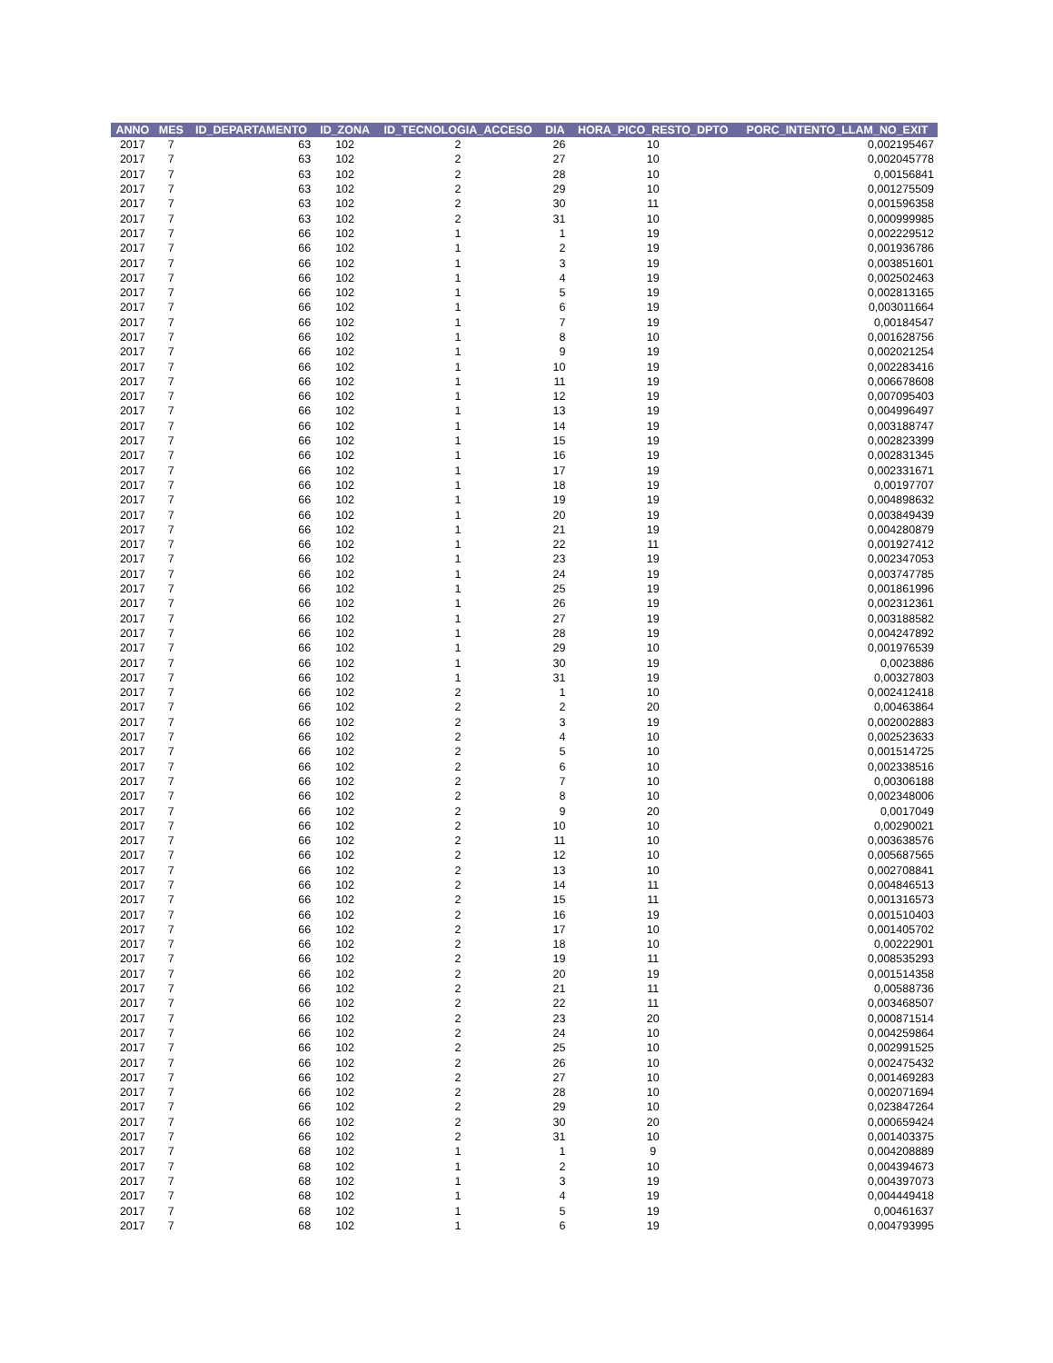| ANNO | MES | ID_DEPARTAMENTO | ID_ZONA | ID_TECNOLOGIA_ACCESO | DIA | HORA_PICO_RESTO_DPTO | PORC_INTENTO_LLAM_NO_EXIT |
| --- | --- | --- | --- | --- | --- | --- | --- |
| 2017 | 7 | 63 | 102 | 2 | 26 | 10 | 0,002195467 |
| 2017 | 7 | 63 | 102 | 2 | 27 | 10 | 0,002045778 |
| 2017 | 7 | 63 | 102 | 2 | 28 | 10 | 0,00156841 |
| 2017 | 7 | 63 | 102 | 2 | 29 | 10 | 0,001275509 |
| 2017 | 7 | 63 | 102 | 2 | 30 | 11 | 0,001596358 |
| 2017 | 7 | 63 | 102 | 2 | 31 | 10 | 0,000999985 |
| 2017 | 7 | 66 | 102 | 1 | 1 | 19 | 0,002229512 |
| 2017 | 7 | 66 | 102 | 1 | 2 | 19 | 0,001936786 |
| 2017 | 7 | 66 | 102 | 1 | 3 | 19 | 0,003851601 |
| 2017 | 7 | 66 | 102 | 1 | 4 | 19 | 0,002502463 |
| 2017 | 7 | 66 | 102 | 1 | 5 | 19 | 0,002813165 |
| 2017 | 7 | 66 | 102 | 1 | 6 | 19 | 0,003011664 |
| 2017 | 7 | 66 | 102 | 1 | 7 | 19 | 0,00184547 |
| 2017 | 7 | 66 | 102 | 1 | 8 | 10 | 0,001628756 |
| 2017 | 7 | 66 | 102 | 1 | 9 | 19 | 0,002021254 |
| 2017 | 7 | 66 | 102 | 1 | 10 | 19 | 0,002283416 |
| 2017 | 7 | 66 | 102 | 1 | 11 | 19 | 0,006678608 |
| 2017 | 7 | 66 | 102 | 1 | 12 | 19 | 0,007095403 |
| 2017 | 7 | 66 | 102 | 1 | 13 | 19 | 0,004996497 |
| 2017 | 7 | 66 | 102 | 1 | 14 | 19 | 0,003188747 |
| 2017 | 7 | 66 | 102 | 1 | 15 | 19 | 0,002823399 |
| 2017 | 7 | 66 | 102 | 1 | 16 | 19 | 0,002831345 |
| 2017 | 7 | 66 | 102 | 1 | 17 | 19 | 0,002331671 |
| 2017 | 7 | 66 | 102 | 1 | 18 | 19 | 0,00197707 |
| 2017 | 7 | 66 | 102 | 1 | 19 | 19 | 0,004898632 |
| 2017 | 7 | 66 | 102 | 1 | 20 | 19 | 0,003849439 |
| 2017 | 7 | 66 | 102 | 1 | 21 | 19 | 0,004280879 |
| 2017 | 7 | 66 | 102 | 1 | 22 | 11 | 0,001927412 |
| 2017 | 7 | 66 | 102 | 1 | 23 | 19 | 0,002347053 |
| 2017 | 7 | 66 | 102 | 1 | 24 | 19 | 0,003747785 |
| 2017 | 7 | 66 | 102 | 1 | 25 | 19 | 0,001861996 |
| 2017 | 7 | 66 | 102 | 1 | 26 | 19 | 0,002312361 |
| 2017 | 7 | 66 | 102 | 1 | 27 | 19 | 0,003188582 |
| 2017 | 7 | 66 | 102 | 1 | 28 | 19 | 0,004247892 |
| 2017 | 7 | 66 | 102 | 1 | 29 | 10 | 0,001976539 |
| 2017 | 7 | 66 | 102 | 1 | 30 | 19 | 0,0023886 |
| 2017 | 7 | 66 | 102 | 1 | 31 | 19 | 0,00327803 |
| 2017 | 7 | 66 | 102 | 2 | 1 | 10 | 0,002412418 |
| 2017 | 7 | 66 | 102 | 2 | 2 | 20 | 0,00463864 |
| 2017 | 7 | 66 | 102 | 2 | 3 | 19 | 0,002002883 |
| 2017 | 7 | 66 | 102 | 2 | 4 | 10 | 0,002523633 |
| 2017 | 7 | 66 | 102 | 2 | 5 | 10 | 0,001514725 |
| 2017 | 7 | 66 | 102 | 2 | 6 | 10 | 0,002338516 |
| 2017 | 7 | 66 | 102 | 2 | 7 | 10 | 0,00306188 |
| 2017 | 7 | 66 | 102 | 2 | 8 | 10 | 0,002348006 |
| 2017 | 7 | 66 | 102 | 2 | 9 | 20 | 0,0017049 |
| 2017 | 7 | 66 | 102 | 2 | 10 | 10 | 0,00290021 |
| 2017 | 7 | 66 | 102 | 2 | 11 | 10 | 0,003638576 |
| 2017 | 7 | 66 | 102 | 2 | 12 | 10 | 0,005687565 |
| 2017 | 7 | 66 | 102 | 2 | 13 | 10 | 0,002708841 |
| 2017 | 7 | 66 | 102 | 2 | 14 | 11 | 0,004846513 |
| 2017 | 7 | 66 | 102 | 2 | 15 | 11 | 0,001316573 |
| 2017 | 7 | 66 | 102 | 2 | 16 | 19 | 0,001510403 |
| 2017 | 7 | 66 | 102 | 2 | 17 | 10 | 0,001405702 |
| 2017 | 7 | 66 | 102 | 2 | 18 | 10 | 0,00222901 |
| 2017 | 7 | 66 | 102 | 2 | 19 | 11 | 0,008535293 |
| 2017 | 7 | 66 | 102 | 2 | 20 | 19 | 0,001514358 |
| 2017 | 7 | 66 | 102 | 2 | 21 | 11 | 0,00588736 |
| 2017 | 7 | 66 | 102 | 2 | 22 | 11 | 0,003468507 |
| 2017 | 7 | 66 | 102 | 2 | 23 | 20 | 0,000871514 |
| 2017 | 7 | 66 | 102 | 2 | 24 | 10 | 0,004259864 |
| 2017 | 7 | 66 | 102 | 2 | 25 | 10 | 0,002991525 |
| 2017 | 7 | 66 | 102 | 2 | 26 | 10 | 0,002475432 |
| 2017 | 7 | 66 | 102 | 2 | 27 | 10 | 0,001469283 |
| 2017 | 7 | 66 | 102 | 2 | 28 | 10 | 0,002071694 |
| 2017 | 7 | 66 | 102 | 2 | 29 | 10 | 0,023847264 |
| 2017 | 7 | 66 | 102 | 2 | 30 | 20 | 0,000659424 |
| 2017 | 7 | 66 | 102 | 2 | 31 | 10 | 0,001403375 |
| 2017 | 7 | 68 | 102 | 1 | 1 | 9 | 0,004208889 |
| 2017 | 7 | 68 | 102 | 1 | 2 | 10 | 0,004394673 |
| 2017 | 7 | 68 | 102 | 1 | 3 | 19 | 0,004397073 |
| 2017 | 7 | 68 | 102 | 1 | 4 | 19 | 0,004449418 |
| 2017 | 7 | 68 | 102 | 1 | 5 | 19 | 0,00461637 |
| 2017 | 7 | 68 | 102 | 1 | 6 | 19 | 0,004793995 |